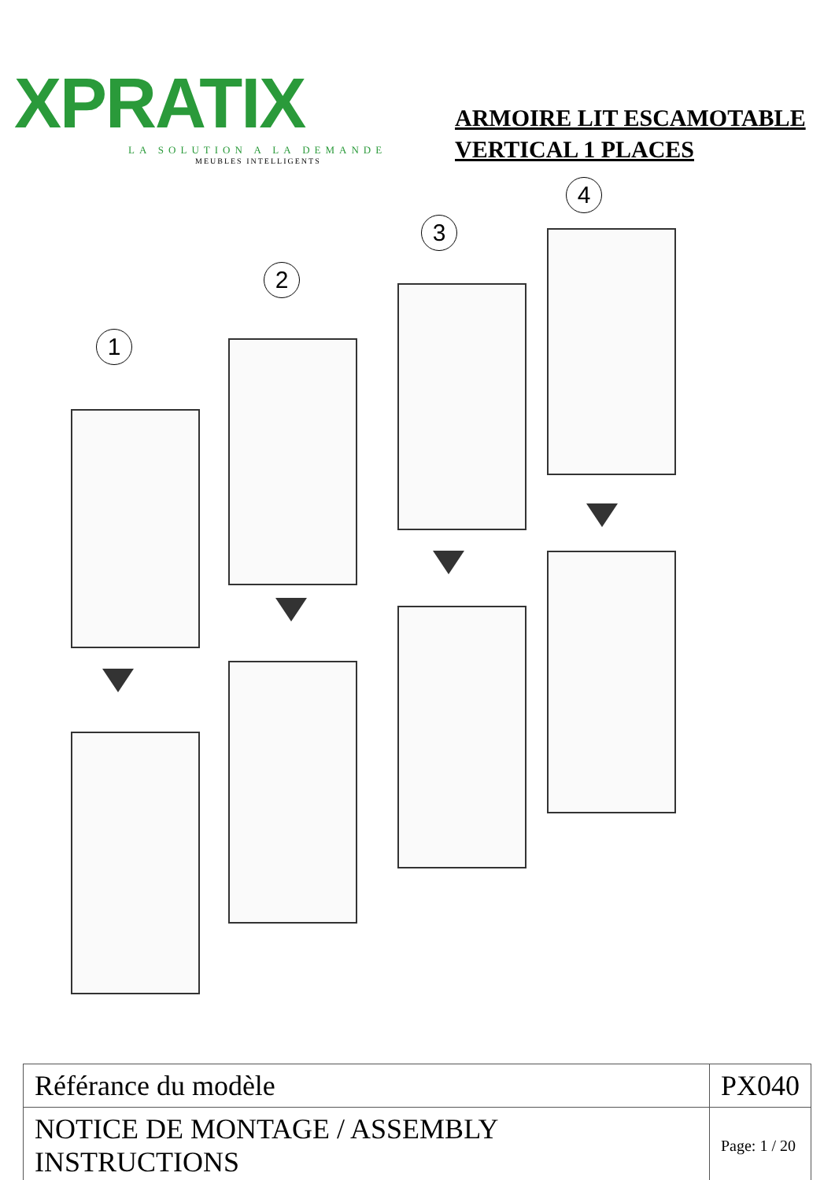XPRATIX
LA SOLUTION A LA DEMANDE
MEUBLES INTELLIGENTS
ARMOIRE LIT ESCAMOTABLE
VERTICAL 1 PLACES
1
2
3
4
| Référance du modèle | PX040 | |
| NOTICE DE MONTAGE / ASSEMBLY INSTRUCTIONS | | Page: 1 / 20 |